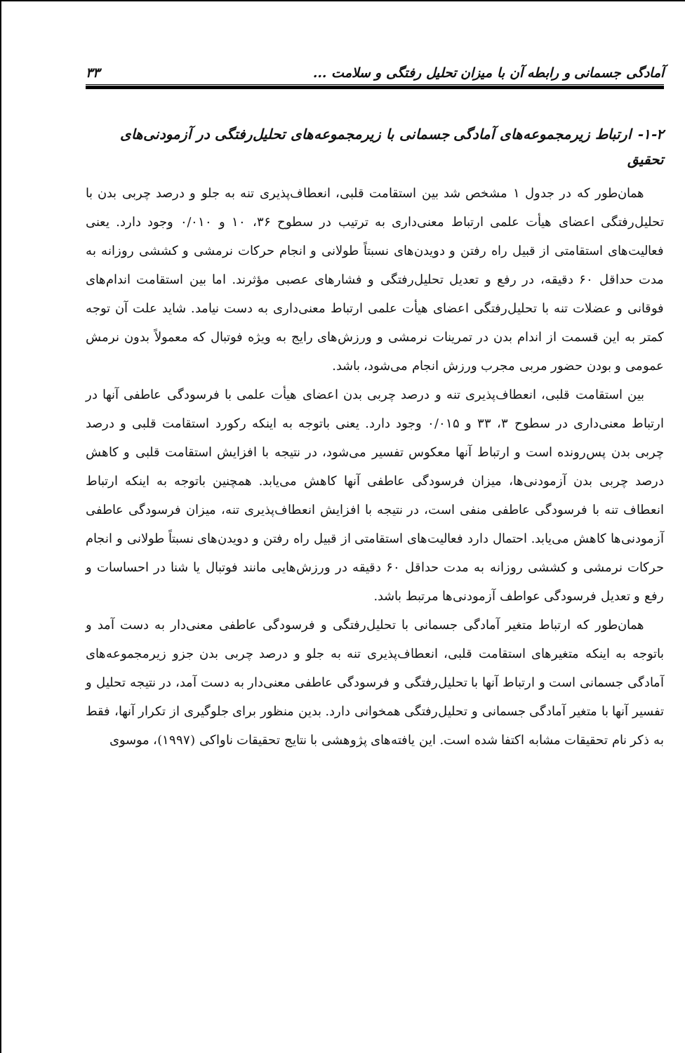آمادگی جسمانی و رابطه آن با میزان تحلیل رفتگی و سلامت ... ۳۳
۱-۲- ارتباط زیرمجموعه‌های آمادگی جسمانی با زیرمجموعه‌های تحلیل‌رفتگی در آزمودنی‌های تحقیق
همان‌طور که در جدول ۱ مشخص شد بین استقامت قلبی، انعطاف‌پذیری تنه به جلو و درصد چربی بدن با تحلیل‌رفتگی اعضای هیأت علمی ارتباط معنی‌داری به ترتیب در سطوح ۳۶، ۱۰ و ۰/۰۱۰ وجود دارد. یعنی فعالیت‌های استقامتی از قبیل راه رفتن و دویدن‌های نسبتاً طولانی و انجام حرکات نرمشی و کششی روزانه به مدت حداقل ۶۰ دقیقه، در رفع و تعدیل تحلیل‌رفتگی و فشارهای عصبی مؤثرند. اما بین استقامت اندام‌های فوقانی و عضلات تنه با تحلیل‌رفتگی اعضای هیأت علمی ارتباط معنی‌داری به دست نیامد. شاید علت آن توجه کمتر به این قسمت از اندام بدن در تمرینات نرمشی و ورزش‌های رایج به ویژه فوتبال که معمولاً بدون نرمش عمومی و بودن حضور مربی مجرب ورزش انجام می‌شود، باشد.
بین استقامت قلبی، انعطاف‌پذیری تنه و درصد چربی بدن اعضای هیأت علمی با فرسودگی عاطفی آنها در ارتباط معنی‌داری در سطوح ۳، ۳۳ و ۰/۰۱۵ وجود دارد. یعنی باتوجه به اینکه رکورد استقامت قلبی و درصد چربی بدن پس‌رونده است و ارتباط آنها معکوس تفسیر می‌شود، در نتیجه با افزایش استقامت قلبی و کاهش درصد چربی بدن آزمودنی‌ها، میزان فرسودگی عاطفی آنها کاهش می‌یابد. همچنین باتوجه به اینکه ارتباط انعطاف تنه با فرسودگی عاطفی منفی است، در نتیجه با افزایش انعطاف‌پذیری تنه، میزان فرسودگی عاطفی آزمودنی‌ها کاهش می‌یابد. احتمال دارد فعالیت‌های استقامتی از قبیل راه رفتن و دویدن‌های نسبتاً طولانی و انجام حرکات نرمشی و کششی روزانه به مدت حداقل ۶۰ دقیقه در ورزش‌هایی مانند فوتبال یا شنا در احساسات و رفع و تعدیل فرسودگی عواطف آزمودنی‌ها مرتبط باشد.
همان‌طور که ارتباط متغیر آمادگی جسمانی با تحلیل‌رفتگی و فرسودگی عاطفی معنی‌دار به دست آمد و باتوجه به اینکه متغیرهای استقامت قلبی، انعطاف‌پذیری تنه به جلو و درصد چربی بدن جزو زیرمجموعه‌های آمادگی جسمانی است و ارتباط آنها با تحلیل‌رفتگی و فرسودگی عاطفی معنی‌دار به دست آمد، در نتیجه تحلیل و تفسیر آنها با متغیر آمادگی جسمانی و تحلیل‌رفتگی همخوانی دارد. بدین منظور برای جلوگیری از تکرار آنها، فقط به ذکر نام تحقیقات مشابه اکتفا شده است. این یافته‌های پژوهشی با نتایج تحقیقات ناواکی (۱۹۹۷)، موسوی